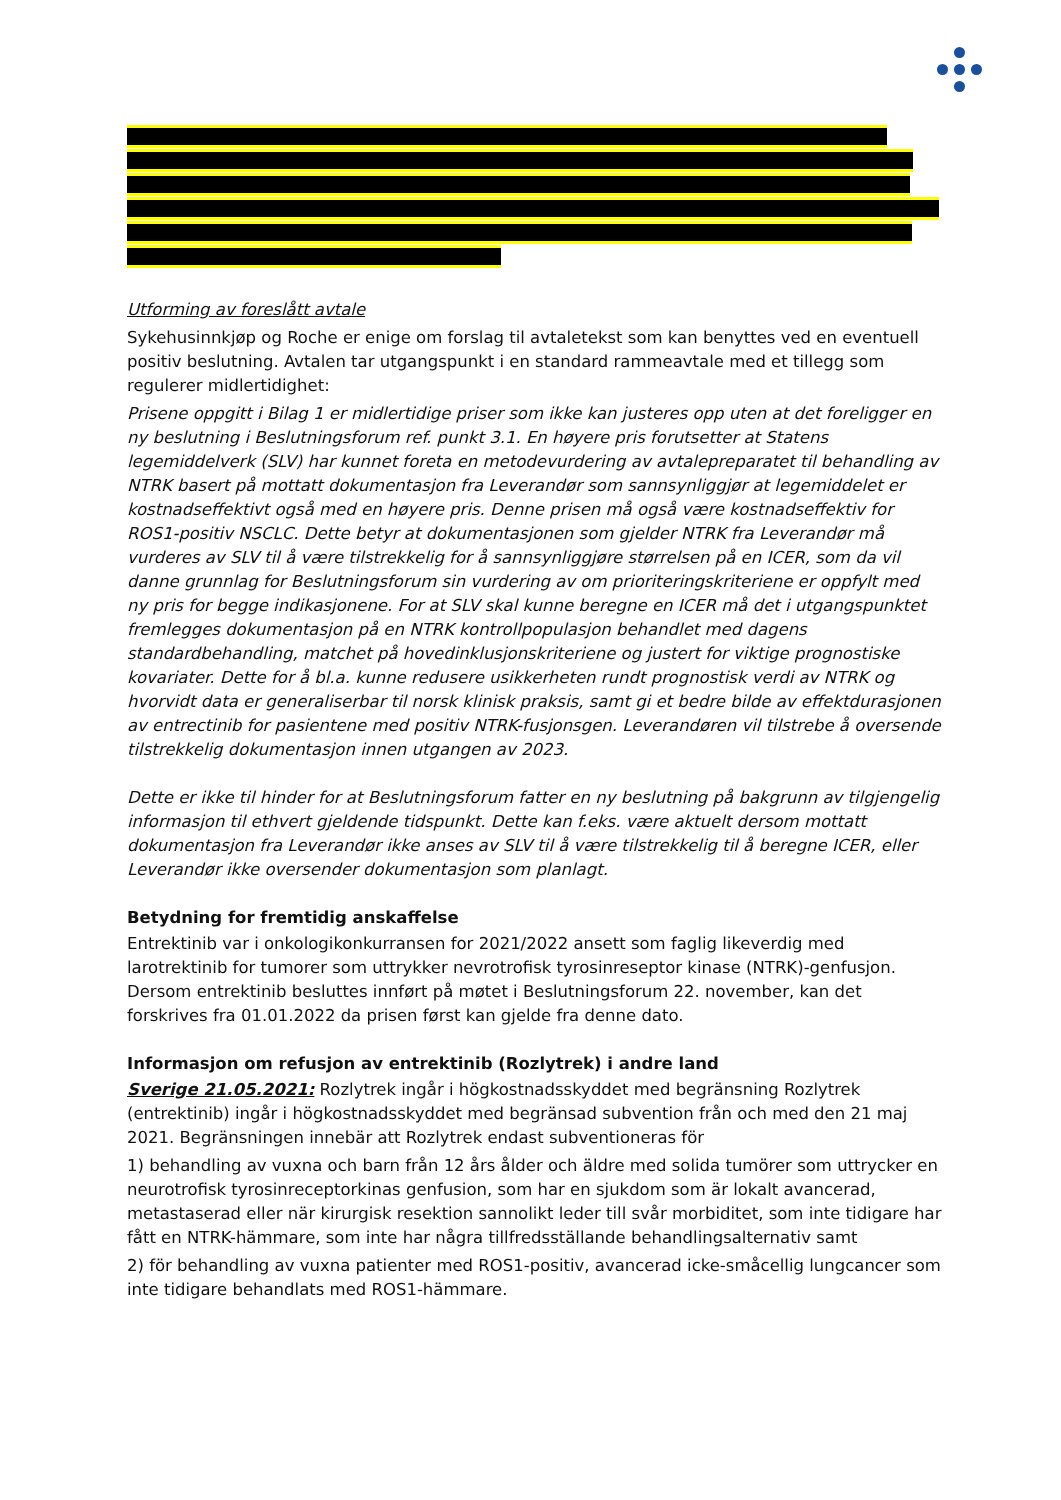Utforming av foreslått avtale
Sykehusinnkjøp og Roche er enige om forslag til avtaletekst som kan benyttes ved en eventuell positiv beslutning. Avtalen tar utgangspunkt i en standard rammeavtale med et tillegg som regulerer midlertidighet:
Prisene oppgitt i Bilag 1 er midlertidige priser som ikke kan justeres opp uten at det foreligger en ny beslutning i Beslutningsforum ref. punkt 3.1. En høyere pris forutsetter at Statens legemiddelverk (SLV) har kunnet foreta en metodevurdering av avtalepreparatet til behandling av NTRK basert på mottatt dokumentasjon fra Leverandør som sannsynliggjør at legemiddelet er kostnadseffektivt også med en høyere pris. Denne prisen må også være kostnadseffektiv for ROS1-positiv NSCLC. Dette betyr at dokumentasjonen som gjelder NTRK fra Leverandør må vurderes av SLV til å være tilstrekkelig for å sannsynliggjøre størrelsen på en ICER, som da vil danne grunnlag for Beslutningsforum sin vurdering av om prioriteringskriteriene er oppfylt med ny pris for begge indikasjonene. For at SLV skal kunne beregne en ICER må det i utgangspunktet fremlegges dokumentasjon på en NTRK kontrollpopulasjon behandlet med dagens standardbehandling, matchet på hovedinklusjonskriteriene og justert for viktige prognostiske kovariater. Dette for å bl.a. kunne redusere usikkerheten rundt prognostisk verdi av NTRK og hvorvidt data er generaliserbar til norsk klinisk praksis, samt gi et bedre bilde av effektdurasjonen av entrectinib for pasientene med positiv NTRK-fusjonsgen. Leverandøren vil tilstrebe å oversende tilstrekkelig dokumentasjon innen utgangen av 2023.
Dette er ikke til hinder for at Beslutningsforum fatter en ny beslutning på bakgrunn av tilgjengelig informasjon til ethvert gjeldende tidspunkt. Dette kan f.eks. være aktuelt dersom mottatt dokumentasjon fra Leverandør ikke anses av SLV til å være tilstrekkelig til å beregne ICER, eller Leverandør ikke oversender dokumentasjon som planlagt.
Betydning for fremtidig anskaffelse
Entrektinib var i onkologikonkurransen for 2021/2022 ansett som faglig likeverdig med larotrektinib for tumorer som uttrykker nevrotrofisk tyrosinreseptor kinase (NTRK)-genfusjon. Dersom entrektinib besluttes innført på møtet i Beslutningsforum 22. november, kan det forskrives fra 01.01.2022 da prisen først kan gjelde fra denne dato.
Informasjon om refusjon av entrektinib (Rozlytrek) i andre land
Sverige 21.05.2021: Rozlytrek ingår i högkostnadsskyddet med begränsning Rozlytrek (entrektinib) ingår i högkostnadsskyddet med begränsad subvention från och med den 21 maj 2021. Begränsningen innebär att Rozlytrek endast subventioneras för
1) behandling av vuxna och barn från 12 års ålder och äldre med solida tumörer som uttrycker en neurotrofisk tyrosinreceptorkinas genfusion, som har en sjukdom som är lokalt avancerad, metastaserad eller när kirurgisk resektion sannolikt leder till svår morbiditet, som inte tidigare har fått en NTRK-hämmare, som inte har några tillfredsställande behandlingsalternativ samt
2) för behandling av vuxna patienter med ROS1-positiv, avancerad icke-småcellig lungcancer som inte tidigare behandlats med ROS1-hämmare.